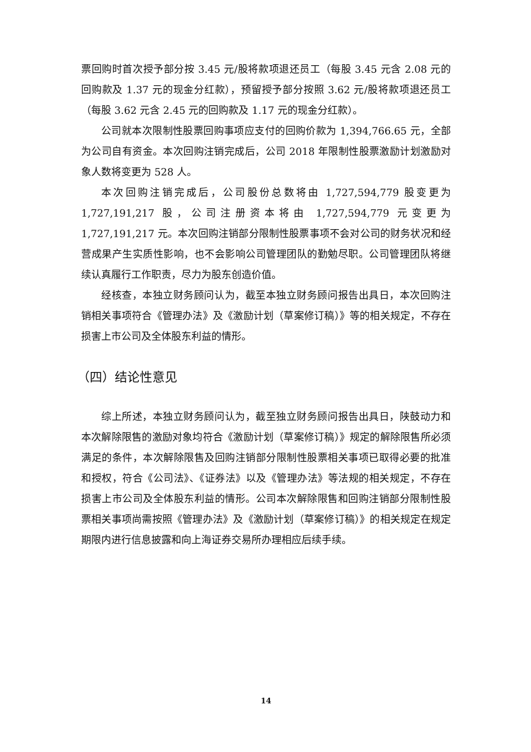票回购时首次授予部分按 3.45 元/股将款项退还员工（每股 3.45 元含 2.08 元的回购款及 1.37 元的现金分红款），预留授予部分按照 3.62 元/股将款项退还员工（每股 3.62 元含 2.45 元的回购款及 1.17 元的现金分红款）。
公司就本次限制性股票回购事项应支付的回购价款为 1,394,766.65 元，全部为公司自有资金。本次回购注销完成后，公司 2018 年限制性股票激励计划激励对象人数将变更为 528 人。
本次回购注销完成后，公司股份总数将由 1,727,594,779 股变更为 1,727,191,217 股，公司注册资本将由 1,727,594,779 元变更为 1,727,191,217 元。本次回购注销部分限制性股票事项不会对公司的财务状况和经营成果产生实质性影响，也不会影响公司管理团队的勤勉尽职。公司管理团队将继续认真履行工作职责，尽力为股东创造价值。
经核查，本独立财务顾问认为，截至本独立财务顾问报告出具日，本次回购注销相关事项符合《管理办法》及《激励计划（草案修订稿）》等的相关规定，不存在损害上市公司及全体股东利益的情形。
（四）结论性意见
综上所述，本独立财务顾问认为，截至独立财务顾问报告出具日，陕鼓动力和本次解除限售的激励对象均符合《激励计划（草案修订稿）》规定的解除限售所必须满足的条件，本次解除限售及回购注销部分限制性股票相关事项已取得必要的批准和授权，符合《公司法》、《证券法》以及《管理办法》等法规的相关规定，不存在损害上市公司及全体股东利益的情形。公司本次解除限售和回购注销部分限制性股票相关事项尚需按照《管理办法》及《激励计划（草案修订稿）》的相关规定在规定期限内进行信息披露和向上海证券交易所办理相应后续手续。
14